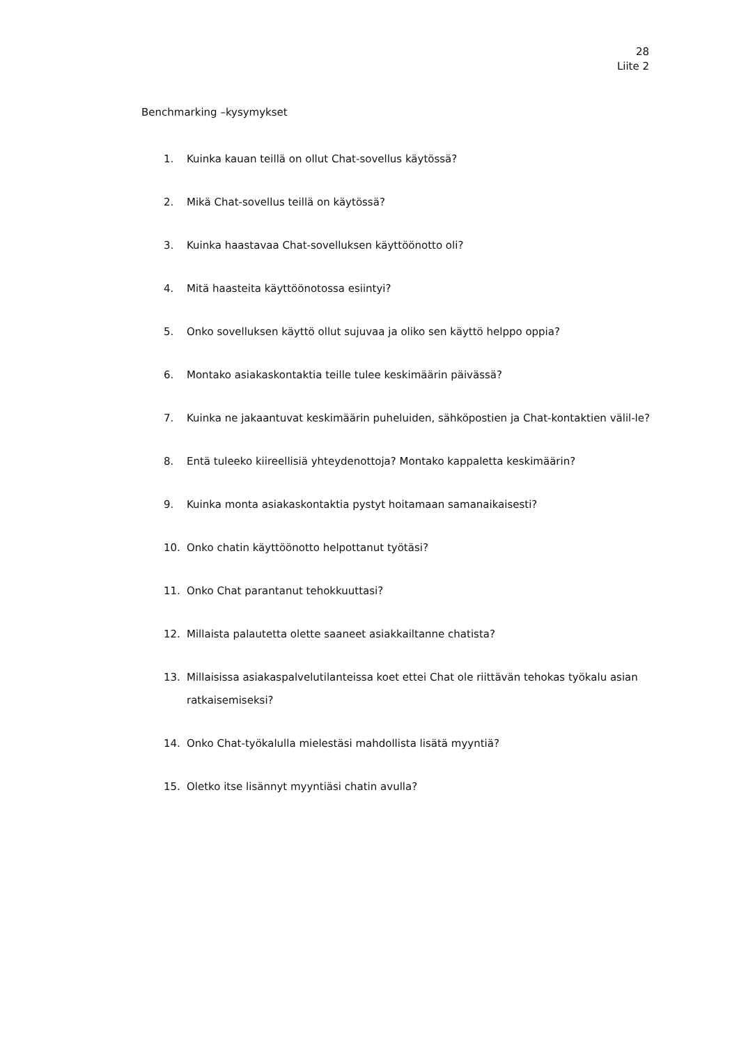28
Liite 2
Benchmarking –kysymykset
1. Kuinka kauan teillä on ollut Chat-sovellus käytössä?
2. Mikä Chat-sovellus teillä on käytössä?
3. Kuinka haastavaa Chat-sovelluksen käyttöönotto oli?
4. Mitä haasteita käyttöönotossa esiintyi?
5. Onko sovelluksen käyttö ollut sujuvaa ja oliko sen käyttö helppo oppia?
6. Montako asiakaskontaktia teille tulee keskimäärin päivässä?
7. Kuinka ne jakaantuvat keskimäärin puheluiden, sähköpostien ja Chat-kontaktien välil-le?
8. Entä tuleeko kiireellisiä yhteydenottoja? Montako kappaletta keskimäärin?
9. Kuinka monta asiakaskontaktia pystyt hoitamaan samanaikaisesti?
10. Onko chatin käyttöönotto helpottanut työtäsi?
11. Onko Chat parantanut tehokkuuttasi?
12. Millaista palautetta olette saaneet asiakkailtanne chatista?
13. Millaisissa asiakaspalvelutilanteissa koet ettei Chat ole riittävän tehokas työkalu asian ratkaisemiseksi?
14. Onko Chat-työkalulla mielestäsi mahdollista lisätä myyntiä?
15. Oletko itse lisännyt myyntiäsi chatin avulla?